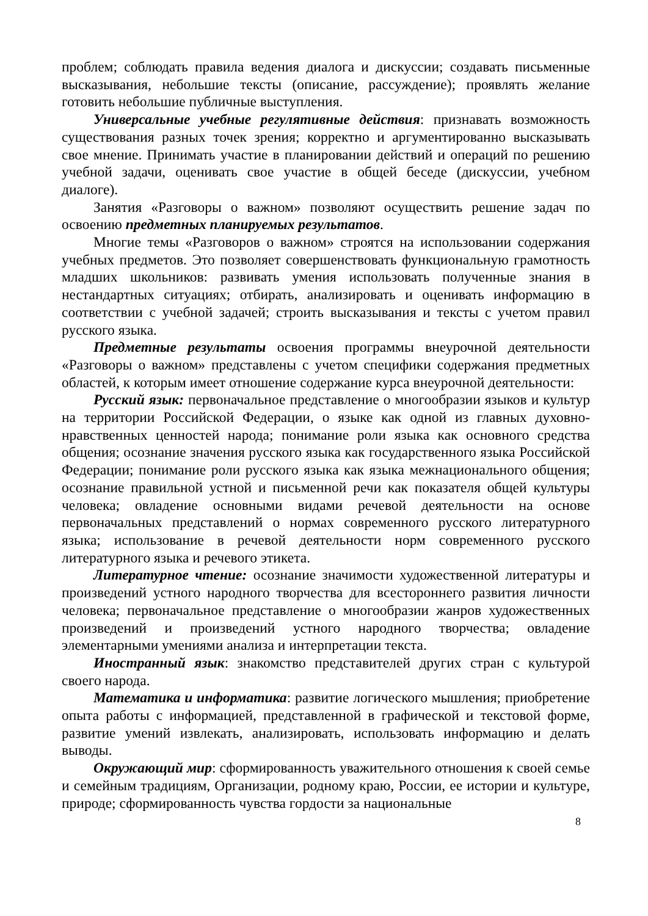проблем; соблюдать правила ведения диалога и дискуссии; создавать письменные высказывания, небольшие тексты (описание, рассуждение); проявлять желание готовить небольшие публичные выступления.
Универсальные учебные регулятивные действия: признавать возможность существования разных точек зрения; корректно и аргументированно высказывать свое мнение. Принимать участие в планировании действий и операций по решению учебной задачи, оценивать свое участие в общей беседе (дискуссии, учебном диалоге).
Занятия «Разговоры о важном» позволяют осуществить решение задач по освоению предметных планируемых результатов.
Многие темы «Разговоров о важном» строятся на использовании содержания учебных предметов. Это позволяет совершенствовать функциональную грамотность младших школьников: развивать умения использовать полученные знания в нестандартных ситуациях; отбирать, анализировать и оценивать информацию в соответствии с учебной задачей; строить высказывания и тексты с учетом правил русского языка.
Предметные результаты освоения программы внеурочной деятельности «Разговоры о важном» представлены с учетом специфики содержания предметных областей, к которым имеет отношение содержание курса внеурочной деятельности:
Русский язык: первоначальное представление о многообразии языков и культур на территории Российской Федерации, о языке как одной из главных духовно-нравственных ценностей народа; понимание роли языка как основного средства общения; осознание значения русского языка как государственного языка Российской Федерации; понимание роли русского языка как языка межнационального общения; осознание правильной устной и письменной речи как показателя общей культуры человека; овладение основными видами речевой деятельности на основе первоначальных представлений о нормах современного русского литературного языка; использование в речевой деятельности норм современного русского литературного языка и речевого этикета.
Литературное чтение: осознание значимости художественной литературы и произведений устного народного творчества для всестороннего развития личности человека; первоначальное представление о многообразии жанров художественных произведений и произведений устного народного творчества; овладение элементарными умениями анализа и интерпретации текста.
Иностранный язык: знакомство представителей других стран с культурой своего народа.
Математика и информатика: развитие логического мышления; приобретение опыта работы с информацией, представленной в графической и текстовой форме, развитие умений извлекать, анализировать, использовать информацию и делать выводы.
Окружающий мир: сформированность уважительного отношения к своей семье и семейным традициям, Организации, родному краю, России, ее истории и культуре, природе; сформированность чувства гордости за национальные
8